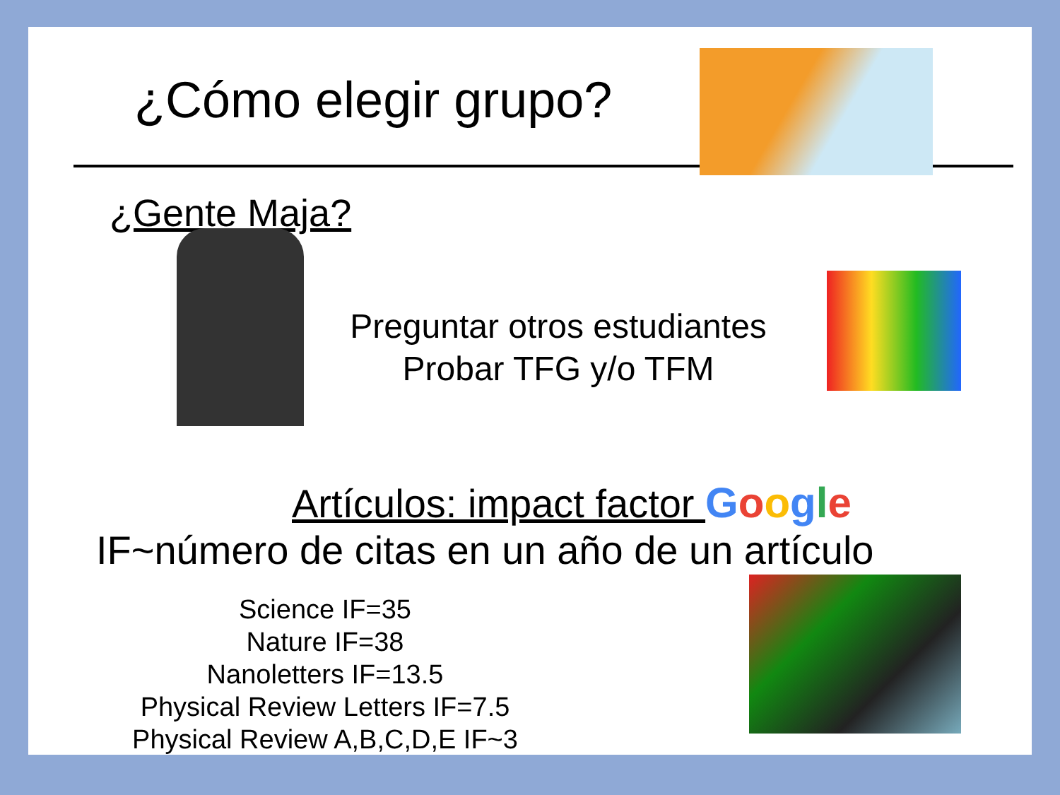¿Cómo elegir grupo?
¿Gente Maja?
Preguntar otros estudiantes
Probar TFG y/o TFM
Artículos: impact factor Google
IF~número de citas en un año de un artículo
Science IF=35
Nature IF=38
Nanoletters IF=13.5
Physical Review Letters IF=7.5
Physical Review A,B,C,D,E IF~3